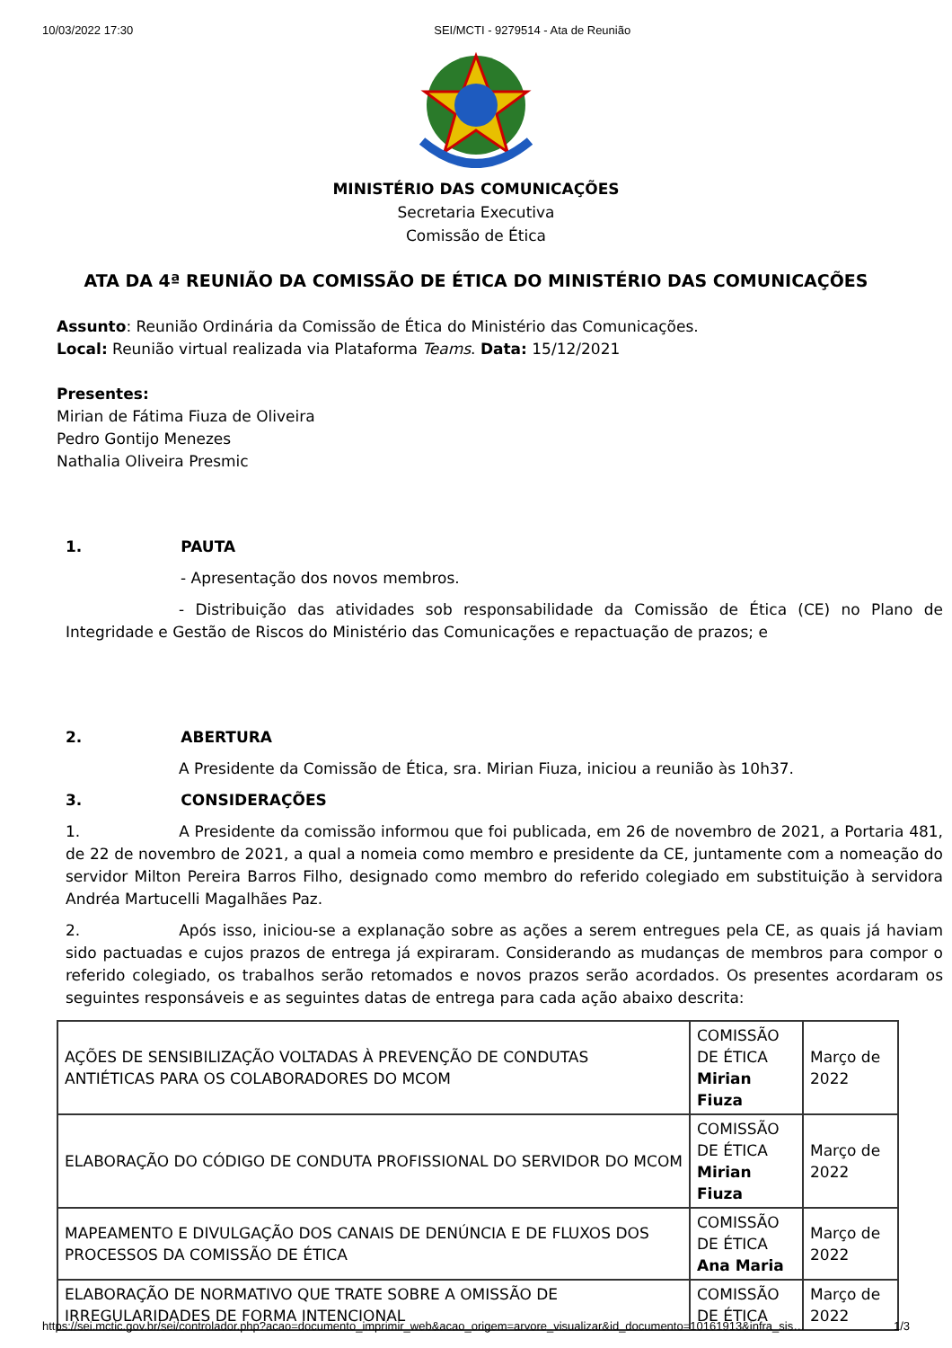10/03/2022 17:30 SEI/MCTI - 9279514 - Ata de Reunião
MINISTÉRIO DAS COMUNICAÇÕES
Secretaria Executiva
Comissão de Ética
ATA DA 4ª REUNIÃO DA COMISSÃO DE ÉTICA DO MINISTÉRIO DAS COMUNICAÇÕES
Assunto: Reunião Ordinária da Comissão de Ética do Ministério das Comunicações.
Local: Reunião virtual realizada via Plataforma Teams. Data: 15/12/2021
Presentes:
Mirian de Fátima Fiuza de Oliveira
Pedro Gontijo Menezes
Nathalia Oliveira Presmic
1. PAUTA
- Apresentação dos novos membros.
- Distribuição das atividades sob responsabilidade da Comissão de Ética (CE) no Plano de Integridade e Gestão de Riscos do Ministério das Comunicações e repactuação de prazos; e
2. ABERTURA
A Presidente da Comissão de Ética, sra. Mirian Fiuza, iniciou a reunião às 10h37.
3. CONSIDERAÇÕES
1. A Presidente da comissão informou que foi publicada, em 26 de novembro de 2021, a Portaria 481, de 22 de novembro de 2021, a qual a nomeia como membro e presidente da CE, juntamente com a nomeação do servidor Milton Pereira Barros Filho, designado como membro do referido colegiado em substituição à servidora Andréa Martucelli Magalhães Paz.
2. Após isso, iniciou-se a explanação sobre as ações a serem entregues pela CE, as quais já haviam sido pactuadas e cujos prazos de entrega já expiraram. Considerando as mudanças de membros para compor o referido colegiado, os trabalhos serão retomados e novos prazos serão acordados. Os presentes acordaram os seguintes responsáveis e as seguintes datas de entrega para cada ação abaixo descrita:
| AÇÕES DE SENSIBILIZAÇÃO VOLTADAS À PREVENÇÃO DE CONDUTAS ANTIÉTICAS PARA OS COLABORADORES DO MCOM | COMISSÃO DE ÉTICA Mirian Fiuza | Março de 2022 |
| ELABORAÇÃO DO CÓDIGO DE CONDUTA PROFISSIONAL DO SERVIDOR DO MCOM | COMISSÃO DE ÉTICA Mirian Fiuza | Março de 2022 |
| MAPEAMENTO E DIVULGAÇÃO DOS CANAIS DE DENÚNCIA E DE FLUXOS DOS PROCESSOS DA COMISSÃO DE ÉTICA | COMISSÃO DE ÉTICA Ana Maria | Março de 2022 |
| ELABORAÇÃO DE NORMATIVO QUE TRATE SOBRE A OMISSÃO DE IRREGULARIDADES DE FORMA INTENCIONAL | COMISSÃO DE ÉTICA | Março de 2022 |
https://sei.mctic.gov.br/sei/controlador.php?acao=documento_imprimir_web&acao_origem=arvore_visualizar&id_documento=10161913&infra_sis… 1/3